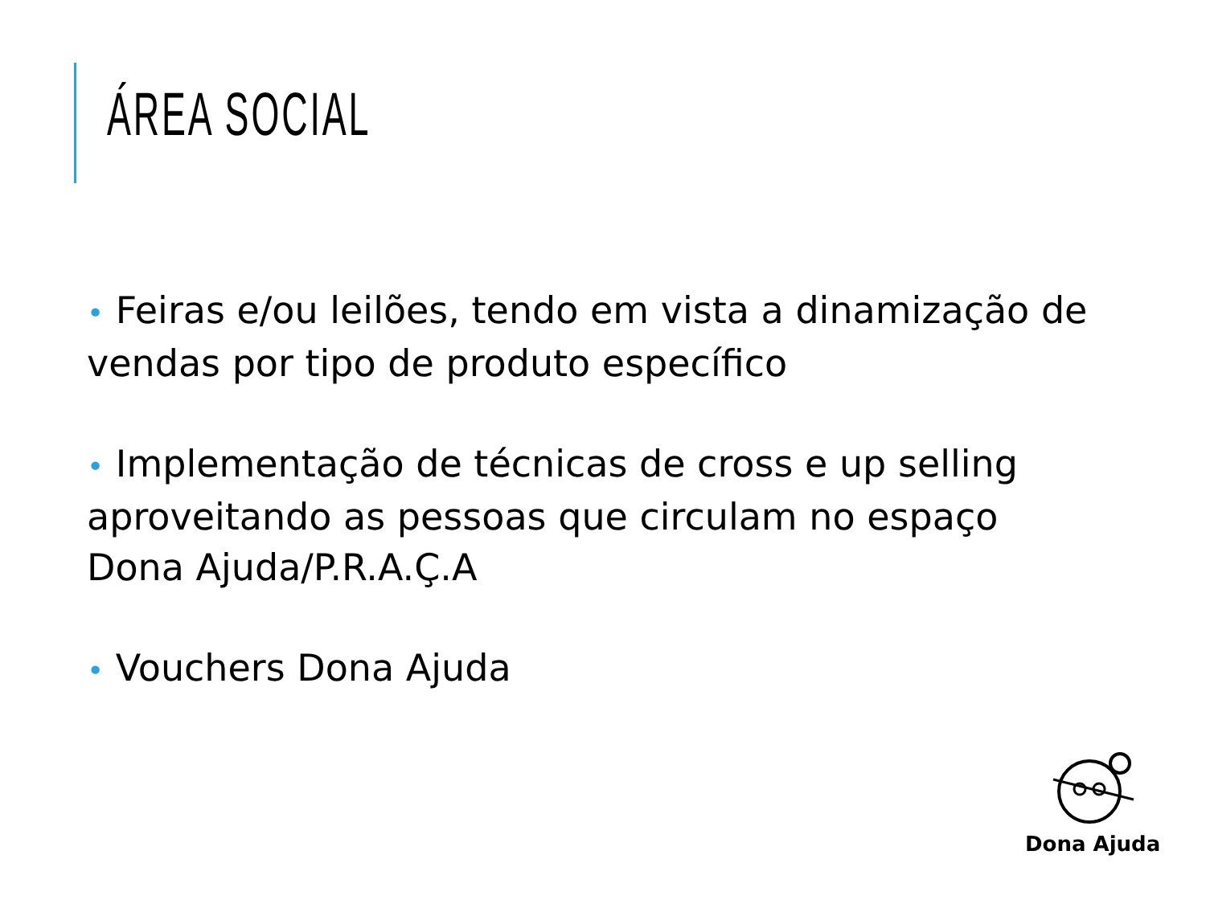ÁREA SOCIAL
• Feiras e/ou leilões, tendo em vista a dinamização de vendas por tipo de produto específico
• Implementação de técnicas de cross e up selling aproveitando as pessoas que circulam no espaço Dona Ajuda/P.R.A.Ç.A
• Vouchers Dona Ajuda
Dona Ajuda